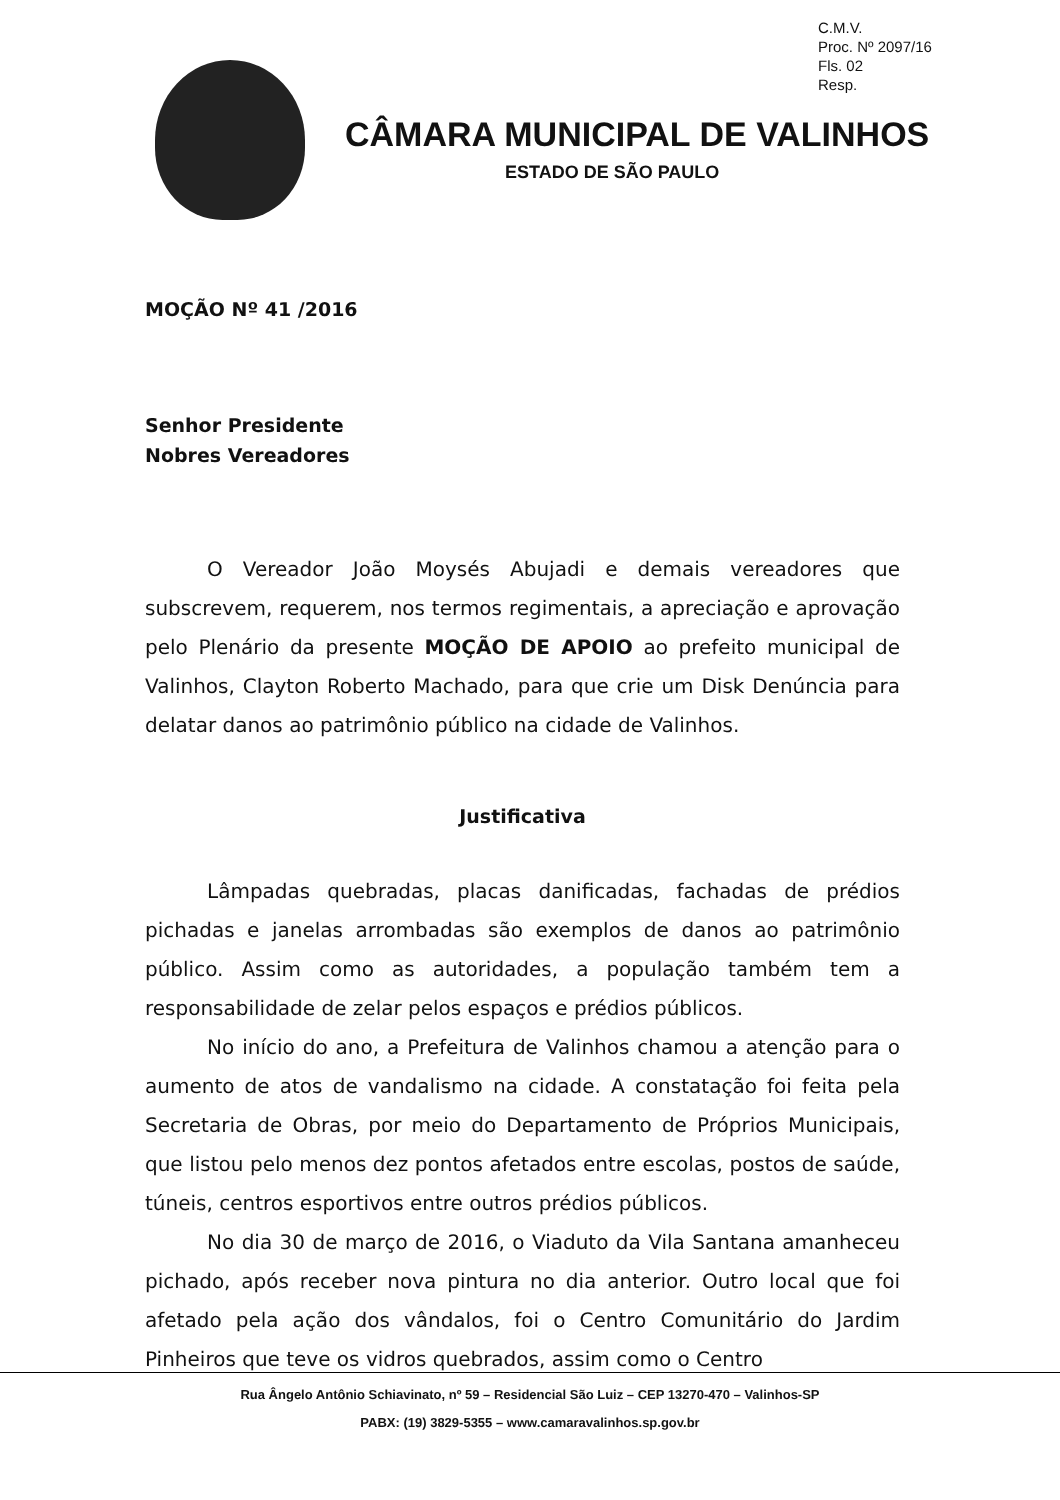C.M.V.
Proc. Nº 2097/16
Fls. 02
Resp.
CÂMARA MUNICIPAL DE VALINHOS
ESTADO DE SÃO PAULO
MOÇÃO Nº 41 /2016
Senhor Presidente
Nobres Vereadores
O Vereador João Moysés Abujadi e demais vereadores que subscrevem, requerem, nos termos regimentais, a apreciação e aprovação pelo Plenário da presente MOÇÃO DE APOIO ao prefeito municipal de Valinhos, Clayton Roberto Machado, para que crie um Disk Denúncia para delatar danos ao patrimônio público na cidade de Valinhos.
Justificativa
Lâmpadas quebradas, placas danificadas, fachadas de prédios pichadas e janelas arrombadas são exemplos de danos ao patrimônio público. Assim como as autoridades, a população também tem a responsabilidade de zelar pelos espaços e prédios públicos.
No início do ano, a Prefeitura de Valinhos chamou a atenção para o aumento de atos de vandalismo na cidade. A constatação foi feita pela Secretaria de Obras, por meio do Departamento de Próprios Municipais, que listou pelo menos dez pontos afetados entre escolas, postos de saúde, túneis, centros esportivos entre outros prédios públicos.
No dia 30 de março de 2016, o Viaduto da Vila Santana amanheceu pichado, após receber nova pintura no dia anterior. Outro local que foi afetado pela ação dos vândalos, foi o Centro Comunitário do Jardim Pinheiros que teve os vidros quebrados, assim como o Centro
Rua Ângelo Antônio Schiavinato, nº 59 – Residencial São Luiz – CEP 13270-470 – Valinhos-SP
PABX: (19) 3829-5355 – www.camaravalinhos.sp.gov.br